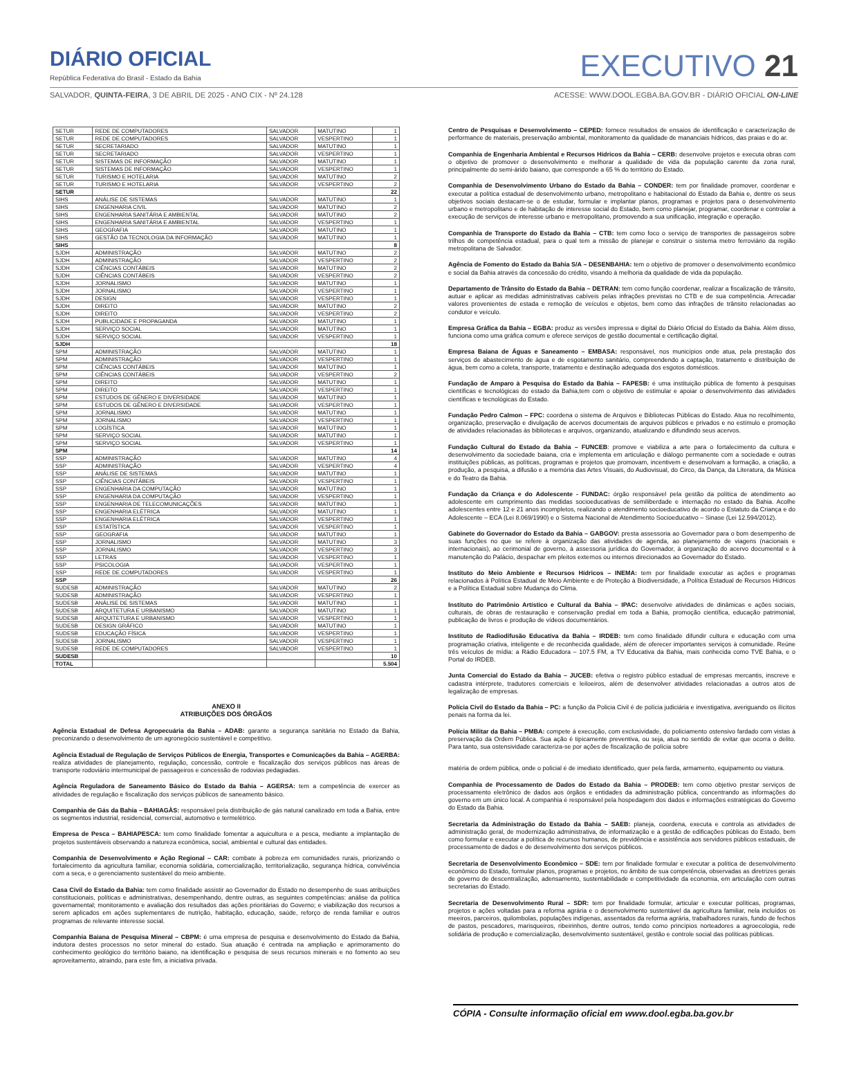DIÁRIO OFICIAL
República Federativa do Brasil - Estado da Bahia
EXECUTIVO 21
SALVADOR, QUINTA-FEIRA, 3 DE ABRIL DE 2025 - ANO CIX - Nº 24.128 ACESSE: WWW.DOOL.EGBA.BA.GOV.BR - DIÁRIO OFICIAL ON-LINE
| SETUR | REDE DE COMPUTADORES | SALVADOR | MATUTINO | 1 |
| SETUR | REDE DE COMPUTADORES | SALVADOR | VESPERTINO | 1 |
| SETUR | SECRETARIADO | SALVADOR | MATUTINO | 1 |
| SETUR | SECRETARIADO | SALVADOR | VESPERTINO | 1 |
| SETUR | SISTEMAS DE INFORMAÇÃO | SALVADOR | MATUTINO | 1 |
| SETUR | SISTEMAS DE INFORMAÇÃO | SALVADOR | VESPERTINO | 1 |
| SETUR | TURISMO E HOTELARIA | SALVADOR | MATUTINO | 2 |
| SETUR | TURISMO E HOTELARIA | SALVADOR | VESPERTINO | 2 |
| SETUR | | | | 22 |
| SIHS | ANÁLISE DE SISTEMAS | SALVADOR | MATUTINO | 1 |
| SIHS | ENGENHARIA CIVIL | SALVADOR | MATUTINO | 2 |
| SIHS | ENGENHARIA SANITÁRIA E AMBIENTAL | SALVADOR | MATUTINO | 2 |
| SIHS | ENGENHARIA SANITÁRIA E AMBIENTAL | SALVADOR | VESPERTINO | 1 |
| SIHS | GEOGRAFIA | SALVADOR | MATUTINO | 1 |
| SIHS | GESTÃO DA TECNOLOGIA DA INFORMAÇÃO | SALVADOR | MATUTINO | 1 |
| SIHS | | | | 8 |
| SJDH | ADMINISTRAÇÃO | SALVADOR | MATUTINO | 2 |
| SJDH | ADMINISTRAÇÃO | SALVADOR | VESPERTINO | 2 |
| SJDH | CIÊNCIAS CONTÁBEIS | SALVADOR | MATUTINO | 2 |
| SJDH | CIÊNCIAS CONTÁBEIS | SALVADOR | VESPERTINO | 2 |
| SJDH | JORNALISMO | SALVADOR | MATUTINO | 1 |
| SJDH | JORNALISMO | SALVADOR | VESPERTINO | 1 |
| SJDH | DESIGN | SALVADOR | VESPERTINO | 1 |
| SJDH | DIREITO | SALVADOR | MATUTINO | 2 |
| SJDH | DIREITO | SALVADOR | VESPERTINO | 2 |
| SJDH | PUBLICIDADE E PROPAGANDA | SALVADOR | MATUTINO | 1 |
| SJDH | SERVIÇO SOCIAL | SALVADOR | MATUTINO | 1 |
| SJDH | SERVIÇO SOCIAL | SALVADOR | VESPERTINO | 1 |
| SJDH | | | | 18 |
| SPM | ADMINISTRAÇÃO | SALVADOR | MATUTINO | 1 |
| SPM | ADMINISTRAÇÃO | SALVADOR | VESPERTINO | 1 |
| SPM | CIÊNCIAS CONTÁBEIS | SALVADOR | MATUTINO | 1 |
| SPM | CIÊNCIAS CONTÁBEIS | SALVADOR | VESPERTINO | 2 |
| SPM | DIREITO | SALVADOR | MATUTINO | 1 |
| SPM | DIREITO | SALVADOR | VESPERTINO | 1 |
| SPM | ESTUDOS DE GÊNERO E DIVERSIDADE | SALVADOR | MATUTINO | 1 |
| SPM | ESTUDOS DE GÊNERO E DIVERSIDADE | SALVADOR | VESPERTINO | 1 |
| SPM | JORNALISMO | SALVADOR | MATUTINO | 1 |
| SPM | JORNALISMO | SALVADOR | VESPERTINO | 1 |
| SPM | LOGÍSTICA | SALVADOR | MATUTINO | 1 |
| SPM | SERVIÇO SOCIAL | SALVADOR | MATUTINO | 1 |
| SPM | SERVIÇO SOCIAL | SALVADOR | VESPERTINO | 1 |
| SPM | | | | 14 |
| SSP | ADMINISTRAÇÃO | SALVADOR | MATUTINO | 4 |
| SSP | ADMINISTRAÇÃO | SALVADOR | VESPERTINO | 4 |
| SSP | ANÁLISE DE SISTEMAS | SALVADOR | MATUTINO | 1 |
| SSP | CIÊNCIAS CONTÁBEIS | SALVADOR | VESPERTINO | 1 |
| SSP | ENGENHARIA DA COMPUTAÇÃO | SALVADOR | MATUTINO | 1 |
| SSP | ENGENHARIA DA COMPUTAÇÃO | SALVADOR | VESPERTINO | 1 |
| SSP | ENGENHARIA DE TELECOMUNICAÇÕES | SALVADOR | MATUTINO | 1 |
| SSP | ENGENHARIA ELÉTRICA | SALVADOR | MATUTINO | 1 |
| SSP | ENGENHARIA ELÉTRICA | SALVADOR | VESPERTINO | 1 |
| SSP | ESTATÍSTICA | SALVADOR | VESPERTINO | 1 |
| SSP | GEOGRAFIA | SALVADOR | MATUTINO | 1 |
| SSP | JORNALISMO | SALVADOR | MATUTINO | 3 |
| SSP | JORNALISMO | SALVADOR | VESPERTINO | 3 |
| SSP | LETRAS | SALVADOR | VESPERTINO | 1 |
| SSP | PSICOLOGIA | SALVADOR | VESPERTINO | 1 |
| SSP | REDE DE COMPUTADORES | SALVADOR | VESPERTINO | 1 |
| SSP | | | | 26 |
| SUDESB | ADMINISTRAÇÃO | SALVADOR | MATUTINO | 2 |
| SUDESB | ADMINISTRAÇÃO | SALVADOR | VESPERTINO | 1 |
| SUDESB | ANÁLISE DE SISTEMAS | SALVADOR | MATUTINO | 1 |
| SUDESB | ARQUITETURA E URBANISMO | SALVADOR | MATUTINO | 1 |
| SUDESB | ARQUITETURA E URBANISMO | SALVADOR | VESPERTINO | 1 |
| SUDESB | DESIGN GRÁFICO | SALVADOR | MATUTINO | 1 |
| SUDESB | EDUCAÇÃO FÍSICA | SALVADOR | VESPERTINO | 1 |
| SUDESB | JORNALISMO | SALVADOR | VESPERTINO | 1 |
| SUDESB | REDE DE COMPUTADORES | SALVADOR | VESPERTINO | 1 |
| SUDESB | | | | 10 |
| TOTAL | | | | 5.504 |
ANEXO II
ATRIBUIÇÕES DOS ÓRGÃOS
Agência Estadual de Defesa Agropecuária da Bahia – ADAB: garante a segurança sanitária no Estado da Bahia, preconizando o desenvolvimento de um agronegócio sustentável e competitivo.
Agência Estadual de Regulação de Serviços Públicos de Energia, Transportes e Comunicações da Bahia – AGERBA: realiza atividades de planejamento, regulação, concessão, controle e fiscalização dos serviços públicos nas áreas de transporte rodoviário intermunicipal de passageiros e concessão de rodovias pedagiadas.
Agência Reguladora de Saneamento Básico do Estado da Bahia – AGERSA: tem a competência de exercer as atividades de regulação e fiscalização dos serviços públicos de saneamento básico.
Companhia de Gás da Bahia – BAHIAGÀS: responsável pela distribuição de gás natural canalizado em toda a Bahia, entre os segmentos industrial, residencial, comercial, automotivo e termelétrico.
Empresa de Pesca – BAHIAPESCA: tem como finalidade fomentar a aquicultura e a pesca, mediante a implantação de projetos sustentáveis observando a natureza econômica, social, ambiental e cultural das entidades.
Companhia de Desenvolvimento e Ação Regional – CAR: combate à pobreza em comunidades rurais, priorizando o fortalecimento da agricultura familiar, economia solidária, comercialização, territorialização, segurança hídrica, convivência com a seca, e o gerenciamento sustentável do meio ambiente.
Casa Civil do Estado da Bahia: tem como finalidade assistir ao Governador do Estado no desempenho de suas atribuições constitucionais, políticas e administrativas, desempenhando, dentre outras, as seguintes competências: análise da política governamental; monitoramento e avaliação dos resultados das ações prioritárias do Governo; e viabilização dos recursos a serem aplicados em ações suplementares de nutrição, habitação, educação, saúde, reforço de renda familiar e outros programas de relevante interesse social.
Companhia Baiana de Pesquisa Mineral – CBPM: é uma empresa de pesquisa e desenvolvimento do Estado da Bahia, indutora destes processos no setor mineral do estado. Sua atuação é centrada na ampliação e aprimoramento do conhecimento geológico do território baiano, na identificação e pesquisa de seus recursos minerais e no fomento ao seu aproveitamento, atraindo, para este fim, a iniciativa privada.
Centro de Pesquisas e Desenvolvimento – CEPED: fornece resultados de ensaios de identificação e caracterização de performance de materiais, preservação ambiental, monitoramento da qualidade de mananciais hídricos, das praias e do ar.
Companhia de Engenharia Ambiental e Recursos Hídricos da Bahia – CERB: desenvolve projetos e executa obras com o objetivo de promover o desenvolvimento e melhorar a qualidade de vida da população carente da zona rural, principalmente do semi-árido baiano, que corresponde a 65 % do território do Estado.
Companhia de Desenvolvimento Urbano do Estado da Bahia – CONDER: tem por finalidade promover, coordenar e executar a política estadual de desenvolvimento urbano, metropolitano e habitacional do Estado da Bahia e, dentre os seus objetivos sociais destacam-se o de estudar, formular e implantar planos, programas e projetos para o desenvolvimento urbano e metropolitano e de habitação de interesse social do Estado, bem como planejar, programar, coordenar e controlar a execução de serviços de interesse urbano e metropolitano, promovendo a sua unificação, integração e operação.
Companhia de Transporte do Estado da Bahia – CTB: tem como foco o serviço de transportes de passageiros sobre trilhos de competência estadual, para o qual tem a missão de planejar e construir o sistema metro ferroviário da região metropolitana de Salvador.
Agência de Fomento do Estado da Bahia S/A – DESENBAHIA: tem o objetivo de promover o desenvolvimento econômico e social da Bahia através da concessão do crédito, visando à melhoria da qualidade de vida da população.
Departamento de Trânsito do Estado da Bahia – DETRAN: tem como função coordenar, realizar a fiscalização de trânsito, autuar e aplicar as medidas administrativas cabíveis pelas infrações previstas no CTB e de sua competência. Arrecadar valores provenientes de estada e remoção de veículos e objetos, bem como das infrações de trânsito relacionadas ao condutor e veículo.
Empresa Gráfica da Bahia – EGBA: produz as versões impressa e digital do Diário Oficial do Estado da Bahia. Além disso, funciona como uma gráfica comum e oferece serviços de gestão documental e certificação digital.
Empresa Baiana de Águas e Saneamento – EMBASA: responsável, nos municípios onde atua, pela prestação dos serviços de abastecimento de água e de esgotamento sanitário, compreendendo a captação, tratamento e distribuição de água, bem como a coleta, transporte, tratamento e destinação adequada dos esgotos domésticos.
Fundação de Amparo à Pesquisa do Estado da Bahia – FAPESB: é uma instituição pública de fomento à pesquisas científicas e tecnológicas do estado da Bahia,tem com o objetivo de estimular e apoiar o desenvolvimento das atividades científicas e tecnológicas do Estado.
Fundação Pedro Calmon – FPC: coordena o sistema de Arquivos e Bibliotecas Públicas do Estado. Atua no recolhimento, organização, preservação e divulgação de acervos documentais de arquivos públicos e privados e no estímulo e promoção de atividades relacionadas às bibliotecas e arquivos, organizando, atualizando e difundindo seus acervos.
Fundação Cultural do Estado da Bahia – FUNCEB: promove e viabiliza a arte para o fortalecimento da cultura e desenvolvimento da sociedade baiana, cria e implementa em articulação e diálogo permanente com a sociedade e outras instituições públicas, as políticas, programas e projetos que promovam, incentivem e desenvolvam a formação, a criação, a produção, a pesquisa, a difusão e a memória das Artes Visuais, do Audiovisual, do Circo, da Dança, da Literatura, da Música e do Teatro da Bahia.
Fundação da Criança e do Adolescente - FUNDAC: órgão responsável pela gestão da política de atendimento ao adolescente em cumprimento das medidas socioeducativas de semiliberdade e internação no estado da Bahia. Acolhe adolescentes entre 12 e 21 anos incompletos, realizando o atendimento socioeducativo de acordo o Estatuto da Criança e do Adolescente – ECA (Lei 8.069/1990) e o Sistema Nacional de Atendimento Socioeducativo – Sinase (Lei 12.594/2012).
Gabinete do Governador do Estado da Bahia – GABGOV: presta assessoria ao Governador para o bom desempenho de suas funções no que se refere à organização das atividades de agenda, ao planejamento de viagens (nacionais e internacionais), ao cerimonial de governo, à assessoria jurídica do Governador, à organização do acervo documental e à manutenção do Palácio, despachar em pleitos externos ou internos direcionados ao Governador do Estado.
Instituto do Meio Ambiente e Recursos Hídricos – INEMA: tem por finalidade executar as ações e programas relacionados à Política Estadual de Meio Ambiente e de Proteção à Biodiversidade, a Política Estadual de Recursos Hídricos e a Política Estadual sobre Mudança do Clima.
Instituto do Patrimônio Artístico e Cultural da Bahia – IPAC: desenvolve atividades de dinâmicas e ações sociais, culturais, de obras de restauração e conservação predial em toda a Bahia, promoção científica, educação patrimonial, publicação de livros e produção de vídeos documentários.
Instituto de Radiodifusão Educativa da Bahia – IRDEB: tem como finalidade difundir cultura e educação com uma programação criativa, inteligente e de reconhecida qualidade, além de oferecer importantes serviços à comunidade. Reúne três veículos de mídia: a Rádio Educadora – 107.5 FM, a TV Educativa da Bahia, mais conhecida como TVE Bahia, e o Portal do IRDEB.
Junta Comercial do Estado da Bahia – JUCEB: efetiva o registro público estadual de empresas mercantis, inscreve e cadastra intérprete, tradutores comerciais e leiloeiros, além de desenvolver atividades relacionadas a outros atos de legalização de empresas.
Polícia Civil do Estado da Bahia – PC: a função da Policia Civil é de polícia judiciária e investigativa, averiguando os ilícitos penais na forma da lei.
Polícia Militar da Bahia – PMBA: compete á execução, com exclusividade, do policiamento ostensivo fardado com vistas à preservação da Ordem Pública. Sua ação é tipicamente preventiva, ou seja, atua no sentido de evitar que ocorra o delito. Para tanto, sua ostensividade caracteriza-se por ações de fiscalização de polícia sobre
matéria de ordem pública, onde o policial é de imediato identificado, quer pela farda, armamento, equipamento ou viatura.
Companhia de Processamento de Dados do Estado da Bahia – PRODEB: tem como objetivo prestar serviços de processamento eletrônico de dados aos órgãos e entidades da administração pública, concentrando as informações do governo em um único local. A companhia é responsável pela hospedagem dos dados e informações estratégicas do Governo do Estado da Bahia.
Secretaria da Administração do Estado da Bahia – SAEB: planeja, coordena, executa e controla as atividades de administração geral, de modernização administrativa, de informatização e a gestão de edificações públicas do Estado, bem como formular e executar a política de recursos humanos, de previdência e assistência aos servidores públicos estaduais, de processamento de dados e de desenvolvimento dos serviços públicos.
Secretaria de Desenvolvimento Econômico – SDE: tem por finalidade formular e executar a política de desenvolvimento econômico do Estado, formular planos, programas e projetos, no âmbito de sua competência, observadas as diretrizes gerais de governo de descentralização, adensamento, sustentabilidade e competitividade da economia, em articulação com outras secretarias do Estado.
Secretaria de Desenvolvimento Rural – SDR: tem por finalidade formular, articular e executar políticas, programas, projetos e ações voltadas para a reforma agrária e o desenvolvimento sustentável da agricultura familiar, nela incluídos os meeiros, parceiros, quilombolas, populações indígenas, assentados da reforma agrária, trabalhadores rurais, fundo de fechos de pastos, pescadores, marisqueiros, ribeirinhos, dentre outros, tendo como princípios norteadores a agroecologia, rede solidária de produção e comercialização, desenvolvimento sustentável, gestão e controle social das políticas públicas.
CÓPIA - Consulte informação oficial em www.dool.egba.ba.gov.br